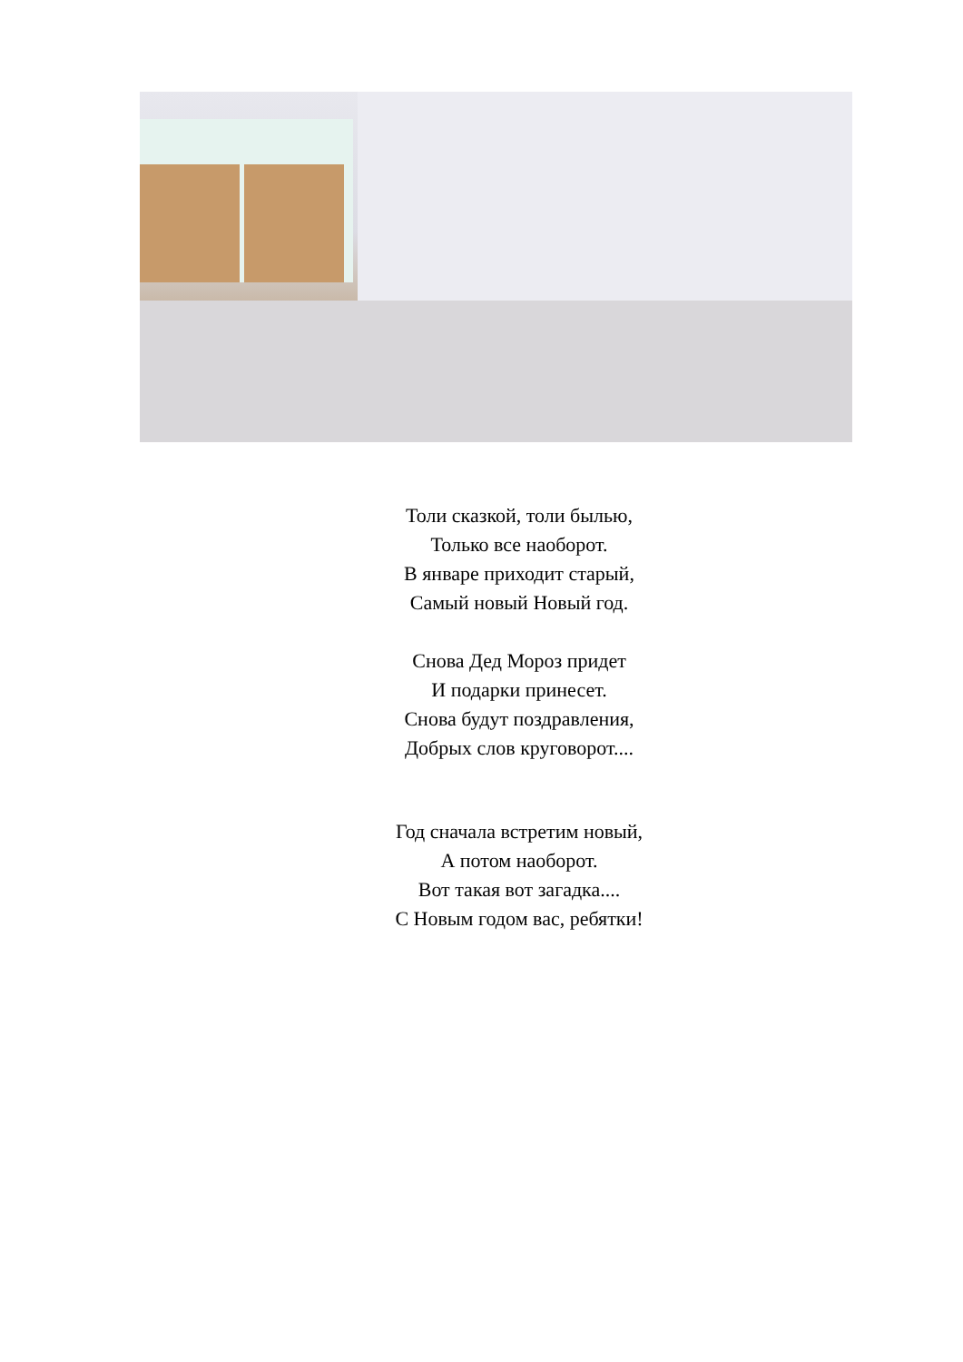Толи сказкой, толи былью,
Только все наоборот.
В январе приходит старый,
Самый новый Новый год.
Снова Дед Мороз придет
И подарки принесет.
Снова будут поздравления,
Добрых слов круговорот....
Год сначала встретим новый,
А потом наоборот.
Вот такая вот загадка....
С Новым годом вас, ребятки!